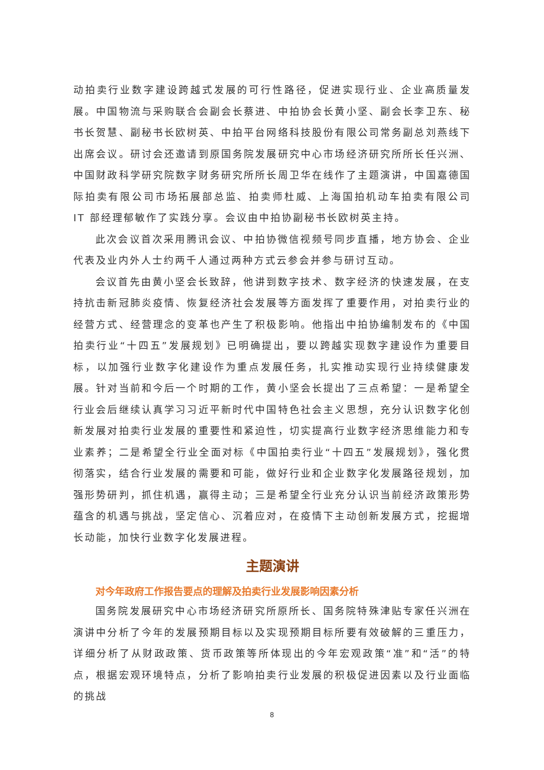动拍卖行业数字建设跨越式发展的可行性路径，促进实现行业、企业高质量发展。中国物流与采购联合会副会长蔡进、中拍协会长黄小坚、副会长李卫东、秘书长贺慧、副秘书长欧树英、中拍平台网络科技股份有限公司常务副总刘燕线下出席会议。研讨会还邀请到原国务院发展研究中心市场经济研究所所长任兴洲、中国财政科学研究院数字财务研究所所长周卫华在线作了主题演讲，中国嘉德国际拍卖有限公司市场拓展部总监、拍卖师杜威、上海国拍机动车拍卖有限公司 IT 部经理郁敏作了实践分享。会议由中拍协副秘书长欧树英主持。
此次会议首次采用腾讯会议、中拍协微信视频号同步直播，地方协会、企业代表及业内外人士约两千人通过两种方式云参会并参与研讨互动。
会议首先由黄小坚会长致辞，他讲到数字技术、数字经济的快速发展，在支持抗击新冠肺炎疫情、恢复经济社会发展等方面发挥了重要作用，对拍卖行业的经营方式、经营理念的变革也产生了积极影响。他指出中拍协编制发布的《中国拍卖行业“十四五”发展规划》已明确提出，要以跨越实现数字建设作为重要目标，以加强行业数字化建设作为重点发展任务，扎实推动实现行业持续健康发展。针对当前和今后一个时期的工作，黄小坚会长提出了三点希望：一是希望全行业会后继续认真学习习近平新时代中国特色社会主义思想，充分认识数字化创新发展对拍卖行业发展的重要性和紧迫性，切实提高行业数字经济思维能力和专业素养；二是希望全行业全面对标《中国拍卖行业“十四五”发展规划》，强化贯彻落实，结合行业发展的需要和可能，做好行业和企业数字化发展路径规划，加强形势研判，抓住机遇，赢得主动；三是希望全行业充分认识当前经济政策形势蕴含的机遇与挑战，坚定信心、沉着应对，在疫情下主动创新发展方式，挖掘增长动能，加快行业数字化发展进程。
主题演讲
对今年政府工作报告要点的理解及拍卖行业发展影响因素分析
国务院发展研究中心市场经济研究所原所长、国务院特殊津贴专家任兴洲在演讲中分析了今年的发展预期目标以及实现预期目标所要有效破解的三重压力，详细分析了从财政政策、货币政策等所体现出的今年宏观政策“准”和“活”的特点，根据宏观环境特点，分析了影响拍卖行业发展的积极促进因素以及行业面临的挑战
8